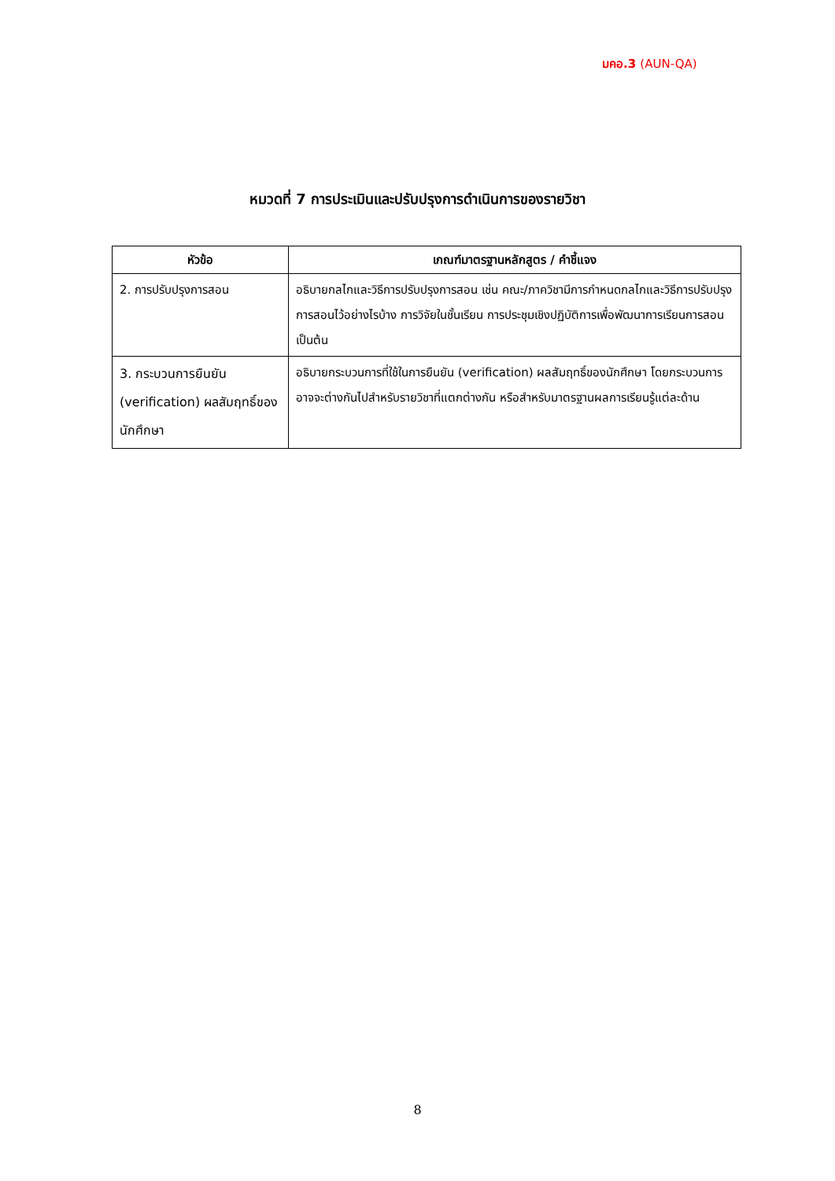มคอ.3 (AUN-QA)
หมวดที่ 7 การประเมินและปรับปรุงการดำเนินการของรายวิชา
| หัวข้อ | เกณฑ์มาตรฐานหลักสูตร / คำชี้แจง |
| --- | --- |
| 2. การปรับปรุงการสอน | อธิบายกลไกและวิธีการปรับปรุงการสอน เช่น คณะ/ภาควิชามีการกำหนดกลไกและวิธีการปรับปรุงการสอนไว้อย่างไรบ้าง การวิจัยในชั้นเรียน การประชุมเชิงปฏิบัติการเพื่อพัฒนาการเรียนการสอน เป็นต้น |
| 3. กระบวนการยืนยัน (verification) ผลสัมฤทธิ์ของนักศึกษา | อธิบายกระบวนการที่ใช้ในการยืนยัน (verification) ผลสัมฤทธิ์ของนักศึกษา โดยกระบวนการอาจจะต่างกันไปสำหรับรายวิชาที่แตกต่างกัน หรือสำหรับมาตรฐานผลการเรียนรู้แต่ละด้าน |
8